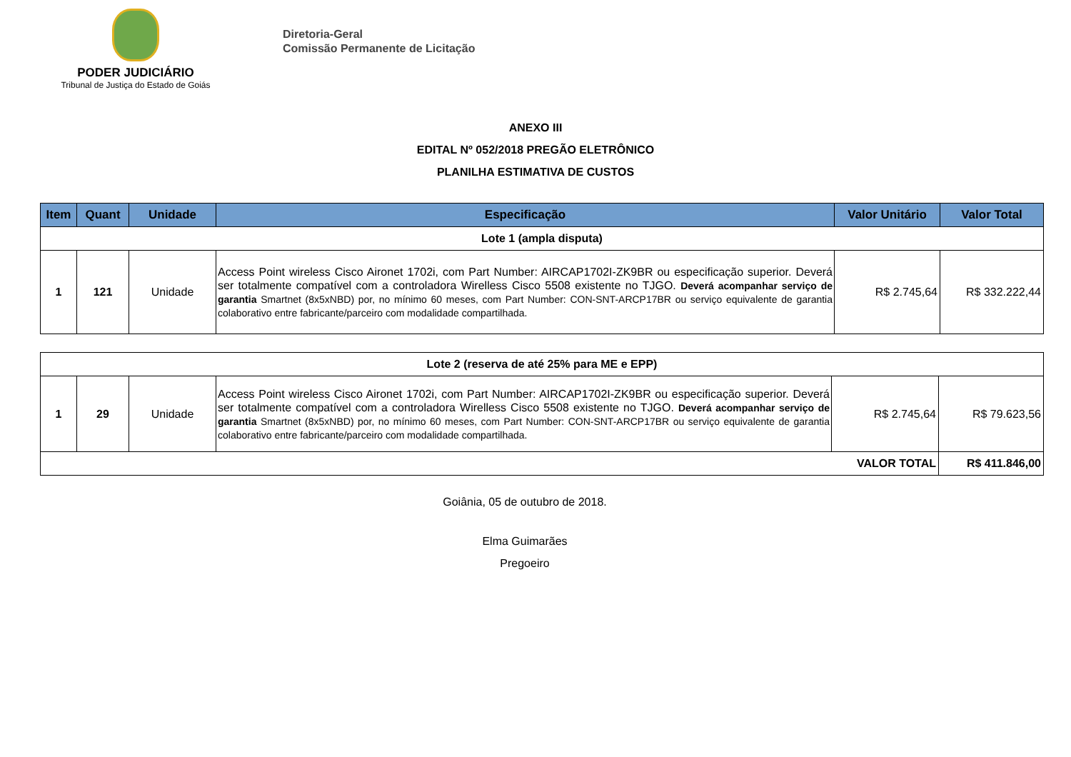PODER JUDICIÁRIO
Tribunal de Justiça do Estado de Goiás
Diretoria-Geral
Comissão Permanente de Licitação
ANEXO III
EDITAL Nº 052/2018 PREGÃO ELETRÔNICO
PLANILHA ESTIMATIVA DE CUSTOS
| Item | Quant | Unidade | Especificação | Valor Unitário | Valor Total |
| --- | --- | --- | --- | --- | --- |
| Lote 1 (ampla disputa) | | | | | |
| 1 | 121 | Unidade | Access Point wireless Cisco Aironet 1702i, com Part Number: AIRCAP1702I-ZK9BR ou especificação superior. Deverá ser totalmente compatível com a controladora Wirelless Cisco 5508 existente no TJGO. Deverá acompanhar serviço de garantia Smartnet (8x5xNBD) por, no mínimo 60 meses, com Part Number: CON-SNT-ARCP17BR ou serviço equivalente de garantia colaborativo entre fabricante/parceiro com modalidade compartilhada. | R$ 2.745,64 | R$ 332.222,44 |
| Lote 2 (reserva de até 25% para ME e EPP) | | | | | |
| 1 | 29 | Unidade | Access Point wireless Cisco Aironet 1702i, com Part Number: AIRCAP1702I-ZK9BR ou especificação superior. Deverá ser totalmente compatível com a controladora Wirelless Cisco 5508 existente no TJGO. Deverá acompanhar serviço de garantia Smartnet (8x5xNBD) por, no mínimo 60 meses, com Part Number: CON-SNT-ARCP17BR ou serviço equivalente de garantia colaborativo entre fabricante/parceiro com modalidade compartilhada. | R$ 2.745,64 | R$ 79.623,56 |
| VALOR TOTAL | | | | | R$ 411.846,00 |
Goiânia, 05 de outubro de 2018.
Elma Guimarães
Pregoeiro